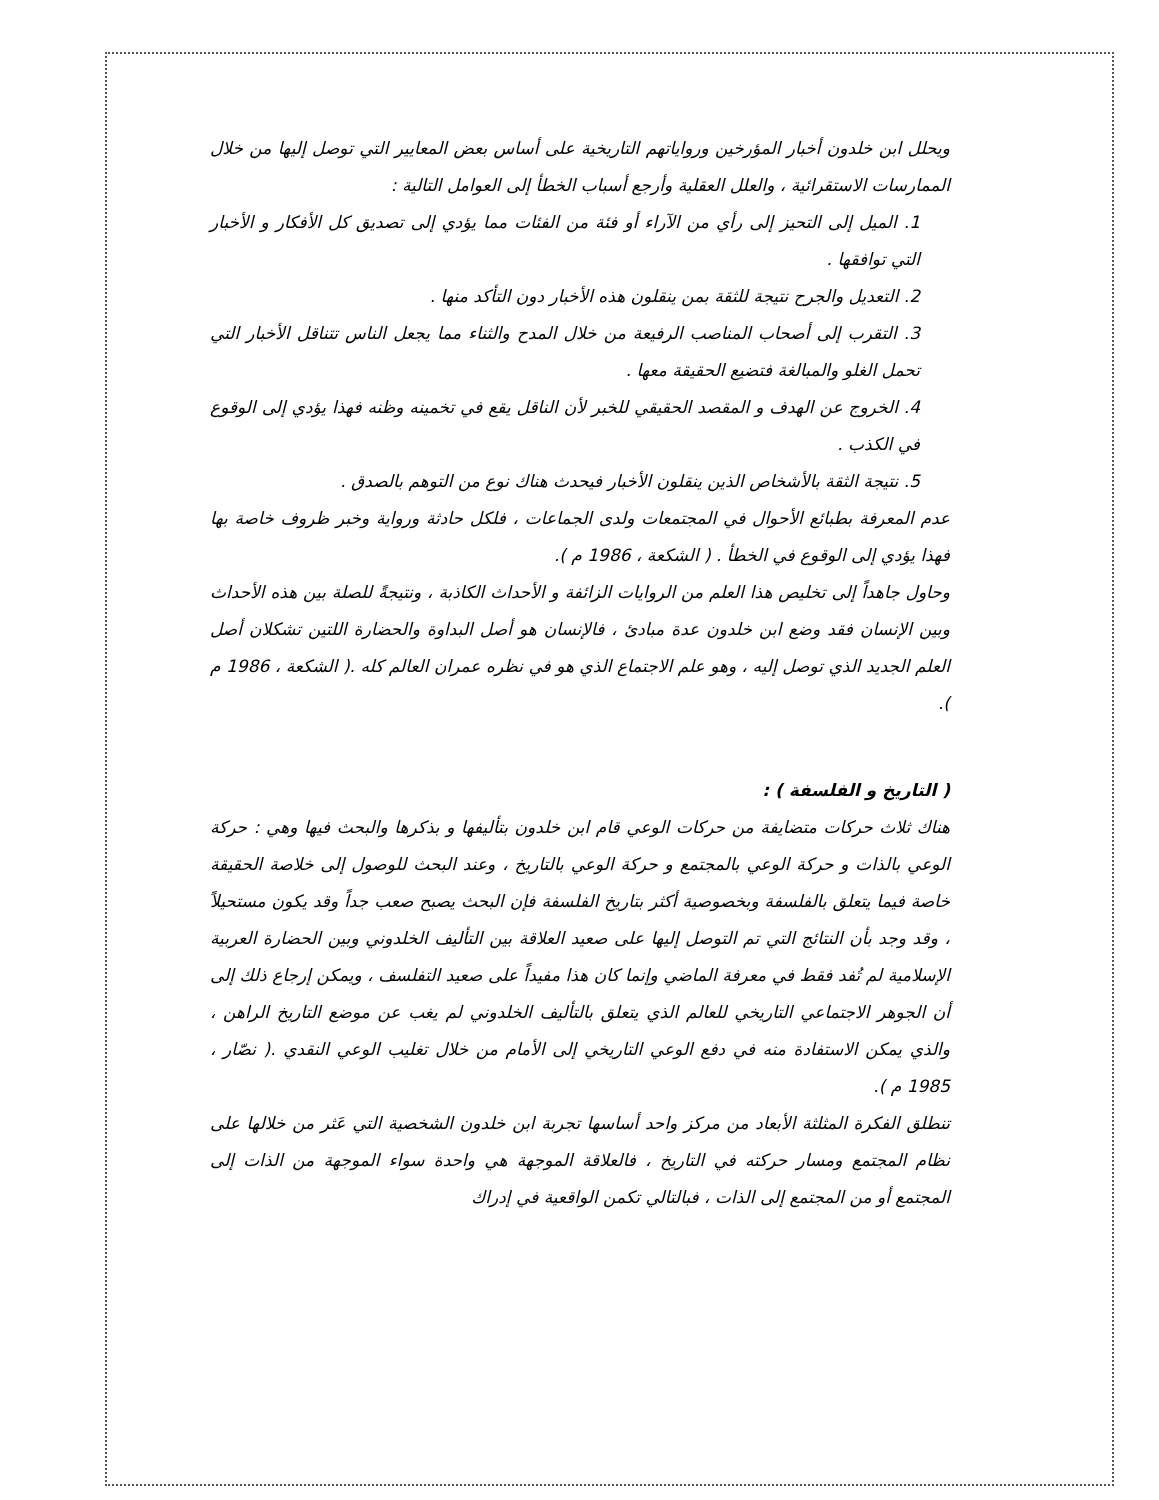ويحلل ابن خلدون أخبار المؤرخين ورواياتهم التاريخية على أساس بعض المعايير التي توصل إليها من خلال الممارسات الاستقرائية ، والعلل العقلية وأرجع أسباب الخطأ إلى العوامل التالية :
1. الميل إلى التحيز إلى رأي من الآراء أو فئة من الفئات مما يؤدي إلى تصديق كل الأفكار و الأخبار التي توافقها .
2. التعديل والجرح نتيجة للثقة بمن ينقلون هذه الأخبار دون التأكد منها .
3. التقرب إلى أصحاب المناصب الرفيعة من خلال المدح والثناء مما يجعل الناس تتناقل الأخبار التي تحمل الغلو والمبالغة فتضيع الحقيقة معها .
4. الخروج عن الهدف و المقصد الحقيقي للخبر لأن الناقل يقع في تخمينه وظنه فهذا يؤدي إلى الوقوع في الكذب .
5. نتيجة الثقة بالأشخاص الذين ينقلون الأخبار فيحدث هناك نوع من التوهم بالصدق .
عدم المعرفة بطبائع الأحوال في المجتمعات ولدى الجماعات ، فلكل حادثة ورواية وخبر ظروف خاصة بها فهذا يؤدي إلى الوقوع في الخطأ . ( الشكعة ، 1986 م ).
وحاول جاهداً إلى تخليص هذا العلم من الروايات الزائفة و الأحداث الكاذبة ، ونتيجةً للصلة بين هذه الأحداث وبين الإنسان فقد وضع ابن خلدون عدة مبادئ ، فالإنسان هو أصل البداوة والحضارة اللتين تشكلان أصل العلم الجديد الذي توصل إليه ، وهو علم الاجتماع الذي هو في نظره عمران العالم كله .( الشكعة ، 1986 م ).
( التاريخ و الفلسفة ) :
هناك ثلاث حركات متضايفة من حركات الوعي قام ابن خلدون بتأليفها و بذكرها والبحث فيها وهي : حركة الوعي بالذات و حركة الوعي بالمجتمع و حركة الوعي بالتاريخ ، وعند البحث للوصول إلى خلاصة الحقيقة خاصة فيما يتعلق بالفلسفة وبخصوصية أكثر بتاريخ الفلسفة فإن البحث يصبح صعب جداً وقد يكون مستحيلاً ، وقد وجد بأن النتائج التي تم التوصل إليها على صعيد العلاقة بين التأليف الخلدوني وبين الحضارة العربية الإسلامية لم تُفد فقط في معرفة الماضي وإنما كان هذا مفيداً على صعيد التفلسف ، ويمكن إرجاع ذلك إلى أن الجوهر الاجتماعي التاريخي للعالم الذي يتعلق بالتأليف الخلدوني لم يغب عن موضع التاريخ الراهن ، والذي يمكن الاستفادة منه في دفع الوعي التاريخي إلى الأمام من خلال تغليب الوعي النقدي .( نصّار ، 1985 م ).
تنطلق الفكرة المثلثة الأبعاد من مركز واحد أساسها تجربة ابن خلدون الشخصية التي عَثر من خلالها على نظام المجتمع ومسار حركته في التاريخ ، فالعلاقة الموجهة هي واحدة سواء الموجهة من الذات إلى المجتمع أو من المجتمع إلى الذات ، فبالتالي تكمن الواقعية في إدراك